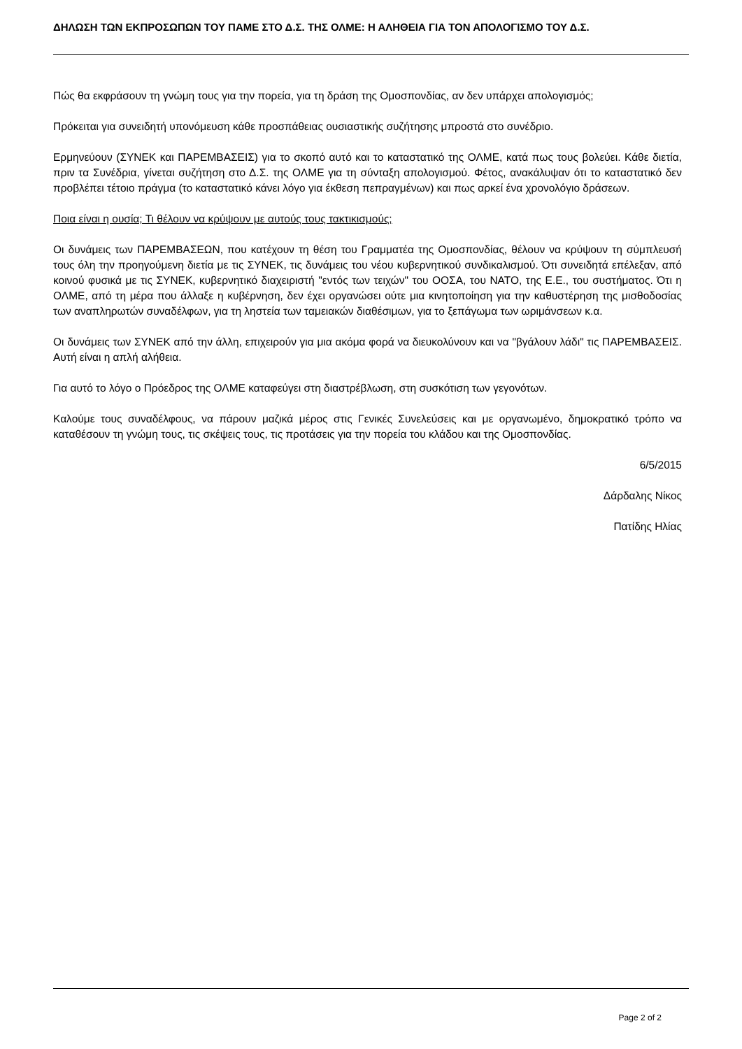ΔΗΛΩΣΗ ΤΩΝ ΕΚΠΡΟΣΩΠΩΝ ΤΟΥ ΠΑΜΕ ΣΤΟ Δ.Σ. ΤΗΣ ΟΛΜΕ: Η ΑΛΗΘΕΙΑ ΓΙΑ ΤΟΝ ΑΠΟΛΟΓΙΣΜΟ ΤΟΥ Δ.Σ.
Πώς θα εκφράσουν τη γνώμη τους για την πορεία, για τη δράση της Ομοσπονδίας, αν δεν υπάρχει απολογισμός;
Πρόκειται για συνειδητή υπονόμευση κάθε προσπάθειας ουσιαστικής συζήτησης μπροστά στο συνέδριο.
Ερμηνεύουν (ΣΥΝΕΚ και ΠΑΡΕΜΒΑΣΕΙΣ) για το σκοπό αυτό και το καταστατικό της ΟΛΜΕ, κατά πως τους βολεύει. Κάθε διετία, πριν τα Συνέδρια, γίνεται συζήτηση στο Δ.Σ. της ΟΛΜΕ για τη σύνταξη απολογισμού. Φέτος, ανακάλυψαν ότι το καταστατικό δεν προβλέπει τέτοιο πράγμα (το καταστατικό κάνει λόγο για έκθεση πεπραγμένων) και πως αρκεί ένα χρονολόγιο δράσεων.
Ποια είναι η ουσία; Τι θέλουν να κρύψουν με αυτούς τους τακτικισμούς;
Οι δυνάμεις των ΠΑΡΕΜΒΑΣΕΩΝ, που κατέχουν τη θέση του Γραμματέα της Ομοσπονδίας, θέλουν να κρύψουν τη σύμπλευσή τους όλη την προηγούμενη διετία με τις ΣΥΝΕΚ, τις δυνάμεις του νέου κυβερνητικού συνδικαλισμού. Ότι συνειδητά επέλεξαν, από κοινού φυσικά με τις ΣΥΝΕΚ, κυβερνητικό διαχειριστή "εντός των τειχών" του ΟΟΣΑ, του ΝΑΤΟ, της Ε.Ε., του συστήματος. Ότι η ΟΛΜΕ, από τη μέρα που άλλαξε η κυβέρνηση, δεν έχει οργανώσει ούτε μια κινητοποίηση για την καθυστέρηση της μισθοδοσίας των αναπληρωτών συναδέλφων, για τη ληστεία των ταμειακών διαθέσιμων, για το ξεπάγωμα των ωριμάνσεων κ.α.
Οι δυνάμεις των ΣΥΝΕΚ από την άλλη, επιχειρούν για μια ακόμα φορά να διευκολύνουν και να "βγάλουν λάδι" τις ΠΑΡΕΜΒΑΣΕΙΣ. Αυτή είναι η απλή αλήθεια.
Για αυτό το λόγο ο Πρόεδρος της ΟΛΜΕ καταφεύγει στη διαστρέβλωση, στη συσκότιση των γεγονότων.
Καλούμε τους συναδέλφους, να πάρουν μαζικά μέρος στις Γενικές Συνελεύσεις και με οργανωμένο, δημοκρατικό τρόπο να καταθέσουν τη γνώμη τους, τις σκέψεις τους, τις προτάσεις για την πορεία του κλάδου και της Ομοσπονδίας.
6/5/2015
Δάρδαλης Νίκος
Πατίδης Ηλίας
Page 2 of 2